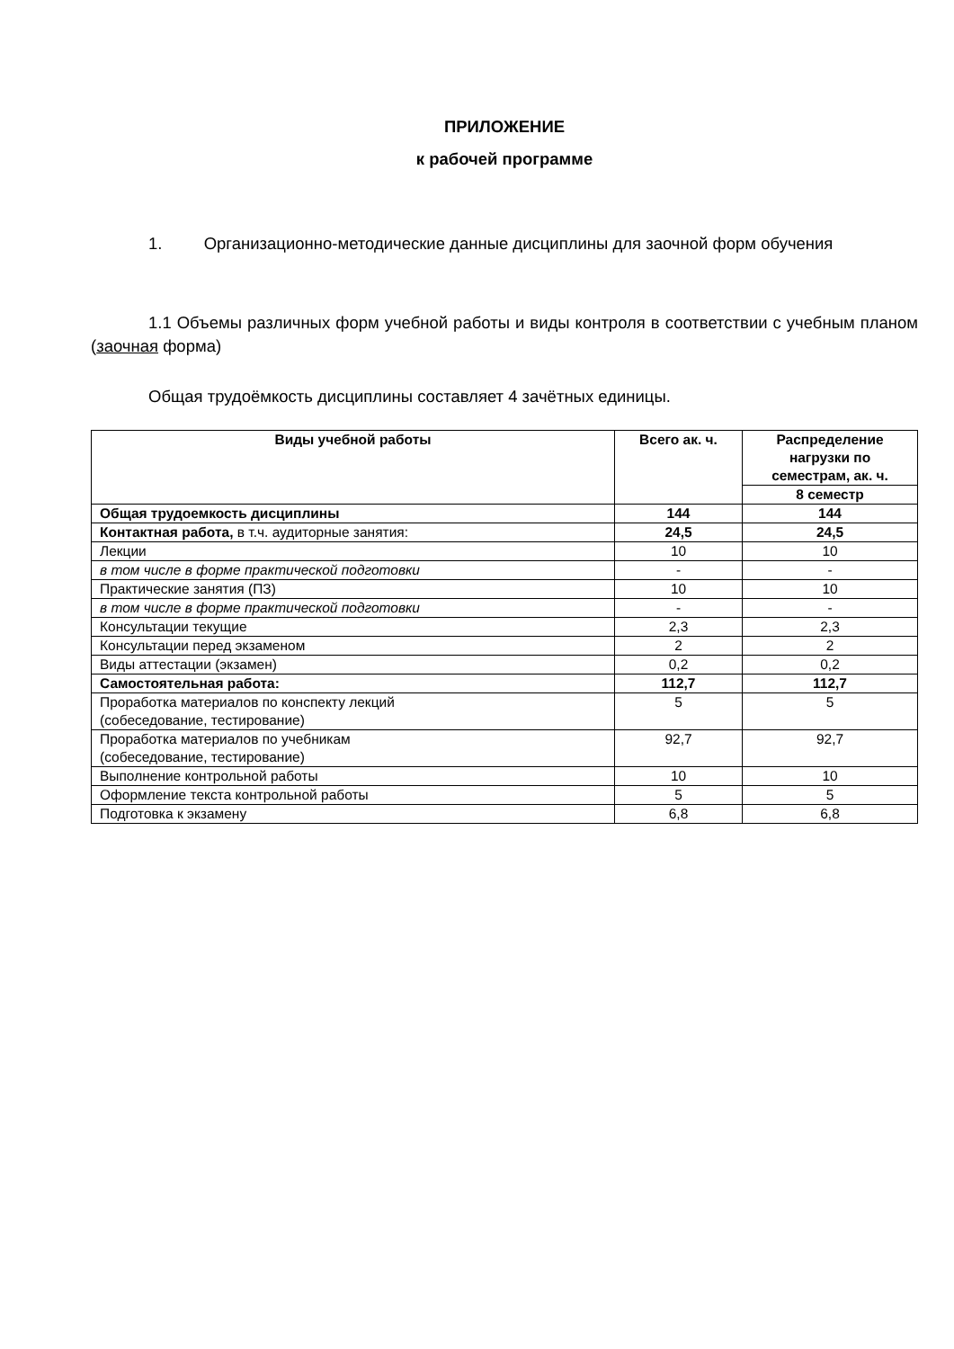ПРИЛОЖЕНИЕ
к рабочей программе
1. Организационно-методические данные дисциплины для заочной форм обучения
1.1 Объемы различных форм учебной работы и виды контроля в соответствии с учебным планом (заочная форма)
Общая трудоёмкость дисциплины составляет 4 зачётных единицы.
| Виды учебной работы | Всего ак. ч. | Распределение нагрузки по семестрам, ак. ч. |
| --- | --- | --- |
| | | 8 семестр |
| Общая трудоемкость дисциплины | 144 | 144 |
| Контактная работа, в т.ч. аудиторные занятия: | 24,5 | 24,5 |
| Лекции | 10 | 10 |
| в том числе в форме практической подготовки | - | - |
| Практические занятия (ПЗ) | 10 | 10 |
| в том числе в форме практической подготовки | - | - |
| Консультации текущие | 2,3 | 2,3 |
| Консультации перед экзаменом | 2 | 2 |
| Виды аттестации (экзамен) | 0,2 | 0,2 |
| Самостоятельная работа: | 112,7 | 112,7 |
| Проработка материалов по конспекту лекций (собеседование, тестирование) | 5 | 5 |
| Проработка материалов по учебникам (собеседование, тестирование) | 92,7 | 92,7 |
| Выполнение контрольной работы | 10 | 10 |
| Оформление текста контрольной работы | 5 | 5 |
| Подготовка к экзамену | 6,8 | 6,8 |